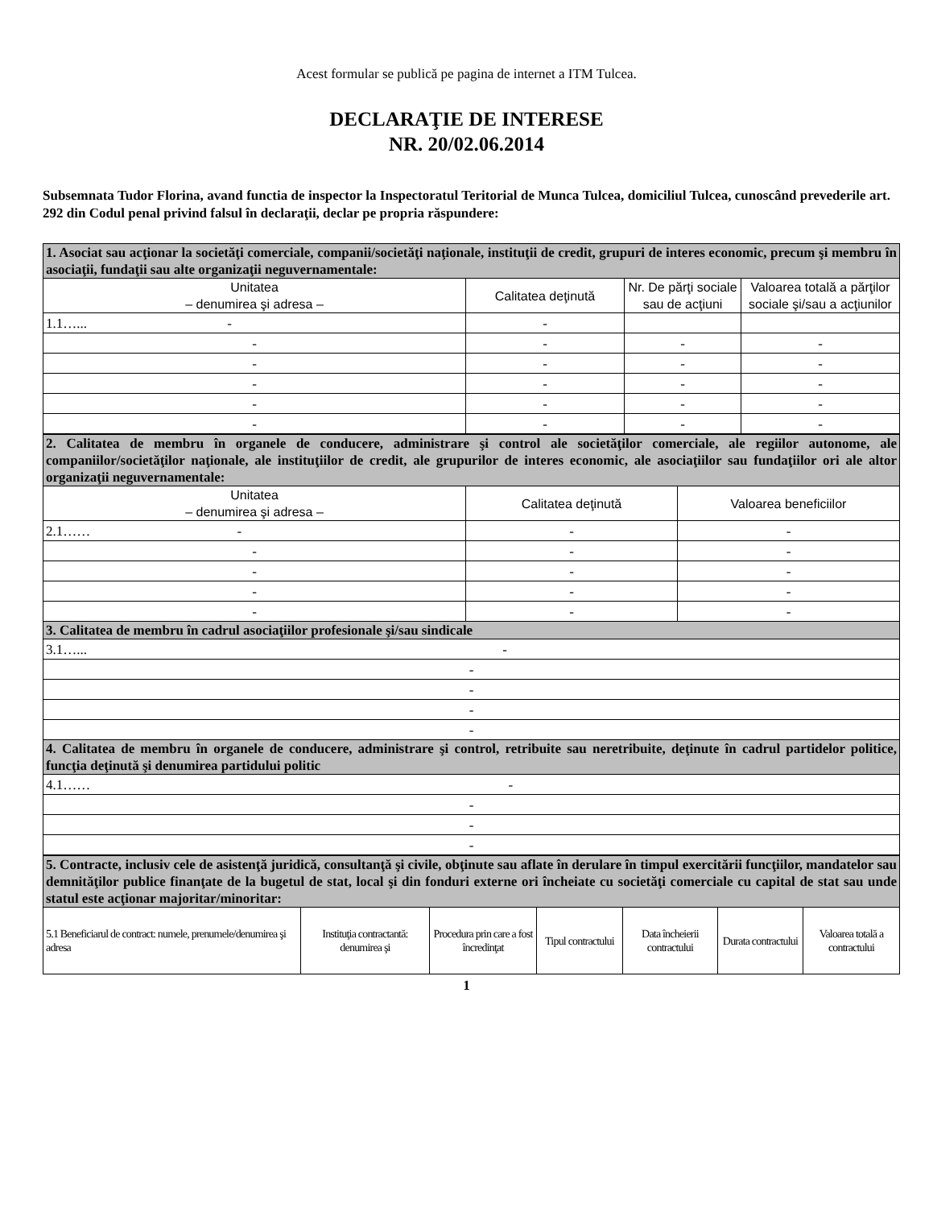Acest formular se publică pe pagina de internet a ITM Tulcea.
DECLARAŢIE DE INTERESE
NR. 20/02.06.2014
Subsemnata Tudor Florina, avand functia de inspector la Inspectoratul Teritorial de Munca Tulcea, domiciliul Tulcea, cunoscând prevederile art. 292 din Codul penal privind falsul în declaraţii, declar pe propria răspundere:
| 1. Asociat sau acţionar la societăţi comerciale, companii/societăţi naţionale, instituţii de credit, grupuri de interes economic, precum şi membru în asociaţii, fundaţii sau alte organizaţii neguvernamentale: | | | |
| Unitatea – denumirea şi adresa – | Calitatea deţinută | Nr. De părţi sociale sau de acţiuni | Valoarea totală a părţilor sociale şi/sau a acţiunilor |
| 1.1…... - | - | | |
| - | - | - | - |
| - | - | - | - |
| - | - | - | - |
| - | - | - | - |
| - | - | - | - |
| 2. Calitatea de membru în organele de conducere, administrare şi control ale societăţilor comerciale, ale regiilor autonome, ale companiilor/societăţilor naţionale, ale instituţiilor de credit, ale grupurilor de interes economic, ale asociaţiilor sau fundaţiilor ori ale altor organizaţii neguvernamentale: | | |
| Unitatea – denumirea şi adresa – | Calitatea deţinută | Valoarea beneficiilor |
| 2.1…… - | - | - |
| - | - | - |
| - | - | - |
| - | - | - |
| - | - | - |
| 3. Calitatea de membru în cadrul asociaţiilor profesionale şi/sau sindicale | | |
| 3.1…... - | | |
| - | | |
| - | | |
| - | | |
| - | | |
| 4. Calitatea de membru în organele de conducere, administrare şi control, retribuite sau neretribuite, deţinute în cadrul partidelor politice, funcţia deţinută şi denumirea partidului politic | | |
| 4.1…… - | | |
| - | | |
| - | | |
| - | | |
| 5. Contracte, inclusiv cele de asistenţă juridică, consultanţă şi civile, obţinute sau aflate în derulare în timpul exercitării funcţiilor, mandatelor sau demnităţilor publice finanţate de la bugetul de stat, local şi din fonduri externe ori încheiate cu societăţi comerciale cu capital de stat sau unde statul este acţionar majoritar/minoritar: | | | | | | |
| 5.1 Beneficiarul de contract: numele, prenumele/denumirea şi adresa | Instituţia contractantă: denumirea şi | Procedura prin care a fost încredinţat | Tipul contractului | Data încheierii contractului | Durata contractului | Valoarea totală a contractului |
1